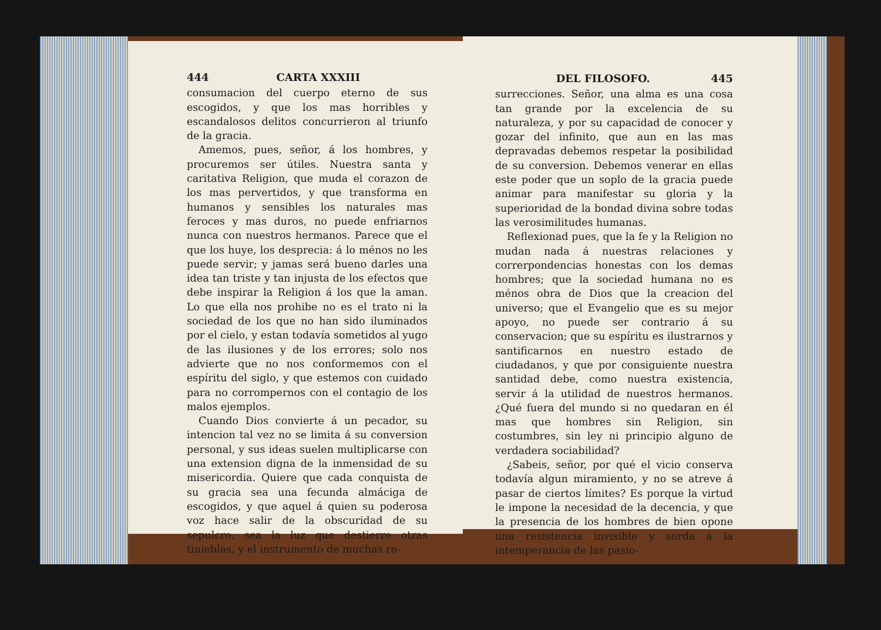444 CARTA XXXIII
consumacion del cuerpo eterno de sus escogidos, y que los mas horribles y escandalosos delitos concurrieron al triunfo de la gracia.
Amemos, pues, señor, á los hombres, y procuremos ser útiles. Nuestra santa y caritativa Religion, que muda el corazon de los mas pervertidos, y que transforma en humanos y sensibles los naturales mas feroces y mas duros, no puede enfriarnos nunca con nuestros hermanos. Parece que el que los huye, los desprecia: á lo ménos no les puede servir; y jamas será bueno darles una idea tan triste y tan injusta de los efectos que debe inspirar la Religion á los que la aman. Lo que ella nos prohibe no es el trato ni la sociedad de los que no han sido iluminados por el cielo, y estan todavía sometidos al yugo de las ilusiones y de los errores; solo nos advierte que no nos conformemos con el espíritu del siglo, y que estemos con cuidado para no corrompernos con el contagio de los malos ejemplos.
Cuando Dios convierte á un pecador, su intencion tal vez no se limita á su conversion personal, y sus ideas suelen multiplicarse con una extension digna de la inmensidad de su misericordia. Quiere que cada conquista de su gracia sea una fecunda almáciga de escogidos, y que aquel á quien su poderosa voz hace salir de la obscuridad de su sepulcro, sea la luz que destierre otras tinieblas, y el instrumento de muchas re-
DEL FILOSOFO. 445
surrecciones. Señor, una alma es una cosa tan grande por la excelencia de su naturaleza, y por su capacidad de conocer y gozar del infinito, que aun en las mas depravadas debemos respetar la posibilidad de su conversion. Debemos venerar en ellas este poder que un soplo de la gracia puede animar para manifestar su gloria y la superioridad de la bondad divina sobre todas las verosimilitudes humanas.
Reflexionad pues, que la fe y la Religion no mudan nada á nuestras relaciones y correrpondencias honestas con los demas hombres; que la sociedad humana no es ménos obra de Dios que la creacion del universo; que el Evangelio que es su mejor apoyo, no puede ser contrario á su conservacion; que su espíritu es ilustrarnos y santificarnos en nuestro estado de ciudadanos, y que por consiguiente nuestra santidad debe, como nuestra existencia, servir á la utilidad de nuestros hermanos. ¿Qué fuera del mundo si no quedaran en él mas que hombres sin Religion, sin costumbres, sin ley ni principio alguno de verdadera sociabilidad?
¿Sabeis, señor, por qué el vicio conserva todavía algun miramiento, y no se atreve á pasar de ciertos límites? Es porque la virtud le impone la necesidad de la decencia, y que la presencia de los hombres de bien opone una resistencia invisible y sorda á la intemperancia de las pasio-